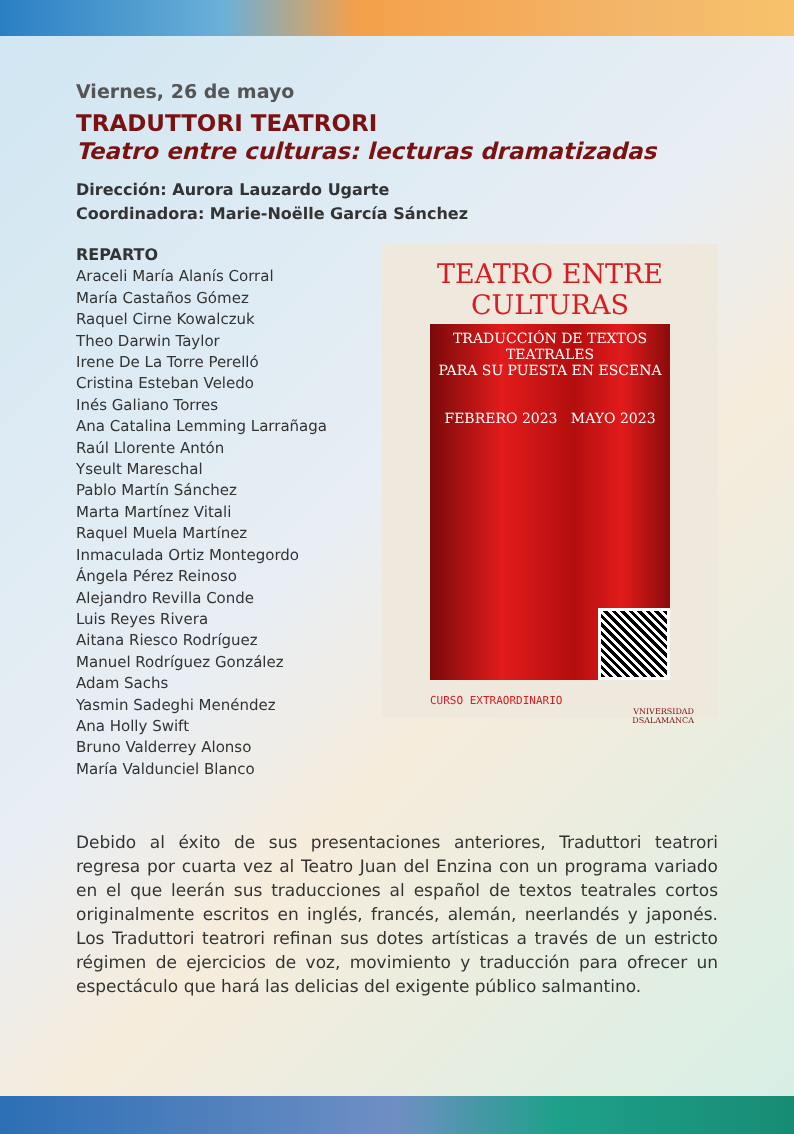Viernes, 26 de mayo
TRADUTTORI TEATRORI
Teatro entre culturas: lecturas dramatizadas
Dirección: Aurora Lauzardo Ugarte
Coordinadora: Marie-Noëlle García Sánchez
REPARTO
Araceli María Alanís Corral
María Castaños Gómez
Raquel Cirne Kowalczuk
Theo Darwin Taylor
Irene De La Torre Perelló
Cristina Esteban Veledo
Inés Galiano Torres
Ana Catalina Lemming Larrañaga
Raúl Llorente Antón
Yseult Mareschal
Pablo Martín Sánchez
Marta Martínez Vitali
Raquel Muela Martínez
Inmaculada Ortiz Montegordo
Ángela Pérez Reinoso
Alejandro Revilla Conde
Luis Reyes Rivera
Aitana Riesco Rodríguez
Manuel Rodríguez González
Adam Sachs
Yasmin Sadeghi Menéndez
Ana Holly Swift
Bruno Valderrey Alonso
María Valdunciel Blanco
TEATRO ENTRE CULTURAS
TRADUCCIÓN DE TEXTOS TEATRALES
PARA SU PUESTA EN ESCENA
FEBRERO 2023 MAYO 2023
CURSO EXTRAORDINARIO
VNIVERSIDAD
DSALAMANCA
Debido al éxito de sus presentaciones anteriores, Traduttori teatrori regresa por cuarta vez al Teatro Juan del Enzina con un programa variado en el que leerán sus traducciones al español de textos teatrales cortos originalmente escritos en inglés, francés, alemán, neerlandés y japonés. Los Traduttori teatrori refinan sus dotes artísticas a través de un estricto régimen de ejercicios de voz, movimiento y traducción para ofrecer un espectáculo que hará las delicias del exigente público salmantino.